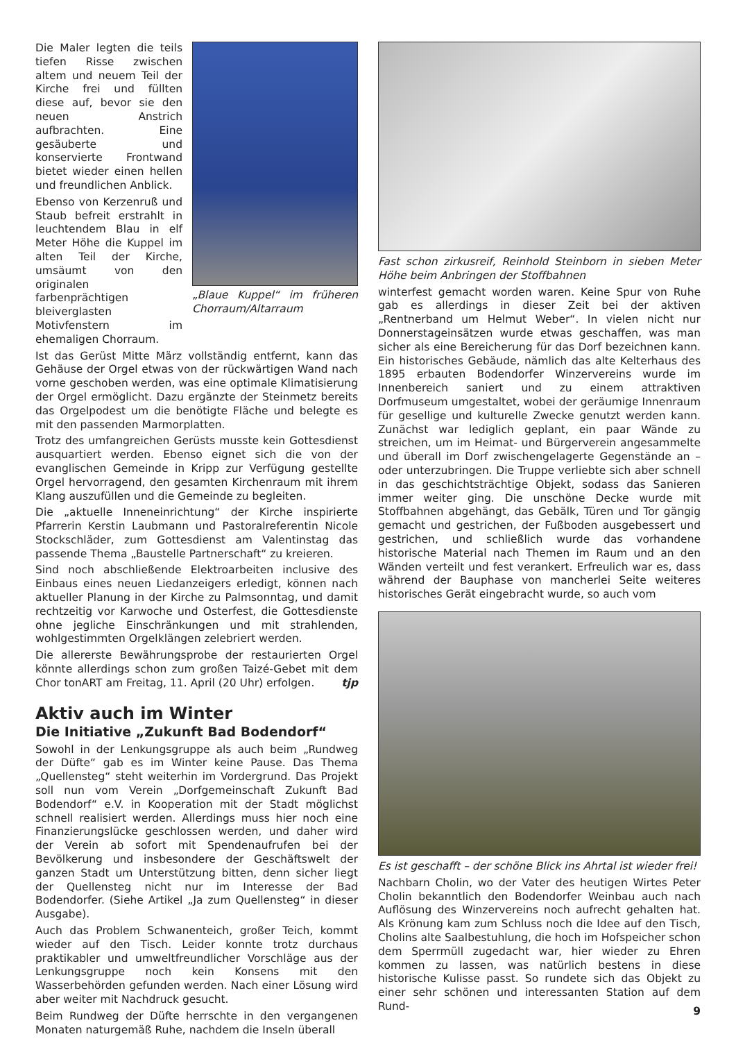Die Maler legten die teils tiefen Risse zwischen altem und neuem Teil der Kirche frei und füllten diese auf, bevor sie den neuen Anstrich aufbrachten. Eine gesäuberte und konservierte Frontwand bietet wieder einen hellen und freundlichen Anblick.
Ebenso von Kerzenruß und Staub befreit erstrahlt in leuchtendem Blau in elf Meter Höhe die Kuppel im alten Teil der Kirche, umsäumt von den originalen farbenprächtigen bleiverglasten Motivfenstern im ehemaligen Chorraum.
„Blaue Kuppel“ im früheren Chorraum/Altarraum
Ist das Gerüst Mitte März vollständig entfernt, kann das Gehäuse der Orgel etwas von der rückwärtigen Wand nach vorne geschoben werden, was eine optimale Klimatisierung der Orgel ermöglicht. Dazu ergänzte der Steinmetz bereits das Orgelpodest um die benötigte Fläche und belegte es mit den passenden Marmorplatten.
Trotz des umfangreichen Gerüsts musste kein Gottesdienst ausquartiert werden. Ebenso eignet sich die von der evanglischen Gemeinde in Kripp zur Verfügung gestellte Orgel hervorragend, den gesamten Kirchenraum mit ihrem Klang auszufüllen und die Gemeinde zu begleiten.
Die „aktuelle Inneneinrichtung“ der Kirche inspirierte Pfarrerin Kerstin Laubmann und Pastoralreferentin Nicole Stockschläder, zum Gottesdienst am Valentinstag das passende Thema „Baustelle Partnerschaft“ zu kreieren.
Sind noch abschließende Elektroarbeiten inclusive des Einbaus eines neuen Liedanzeigers erledigt, können nach aktueller Planung in der Kirche zu Palmsonntag, und damit rechtzeitig vor Karwoche und Osterfest, die Gottesdienste ohne jegliche Einschränkungen und mit strahlenden, wohlgestimmten Orgelklängen zelebriert werden.
Die allererste Bewährungsprobe der restaurierten Orgel könnte allerdings schon zum großen Taizé-Gebet mit dem Chor tonART am Freitag, 11. April (20 Uhr) erfolgen. tjp
Aktiv auch im Winter
Die Initiative „Zukunft Bad Bodendorf“
Sowohl in der Lenkungsgruppe als auch beim „Rundweg der Düfte“ gab es im Winter keine Pause. Das Thema „Quellensteg“ steht weiterhin im Vordergrund. Das Projekt soll nun vom Verein „Dorfgemeinschaft Zukunft Bad Bodendorf“ e.V. in Kooperation mit der Stadt möglichst schnell realisiert werden. Allerdings muss hier noch eine Finanzierungslücke geschlossen werden, und daher wird der Verein ab sofort mit Spendenaufrufen bei der Bevölkerung und insbesondere der Geschäftswelt der ganzen Stadt um Unterstützung bitten, denn sicher liegt der Quellensteg nicht nur im Interesse der Bad Bodendorfer. (Siehe Artikel „Ja zum Quellensteg“ in dieser Ausgabe).
Auch das Problem Schwanenteich, großer Teich, kommt wieder auf den Tisch. Leider konnte trotz durchaus praktikabler und umweltfreundlicher Vorschläge aus der Lenkungsgruppe noch kein Konsens mit den Wasserbehörden gefunden werden. Nach einer Lösung wird aber weiter mit Nachdruck gesucht.
Beim Rundweg der Düfte herrschte in den vergangenen Monaten naturgemäß Ruhe, nachdem die Inseln überall
Fast schon zirkusreif, Reinhold Steinborn in sieben Meter Höhe beim Anbringen der Stoffbahnen
winterfest gemacht worden waren. Keine Spur von Ruhe gab es allerdings in dieser Zeit bei der aktiven „Rentnerband um Helmut Weber“. In vielen nicht nur Donnerstageinsätzen wurde etwas geschaffen, was man sicher als eine Bereicherung für das Dorf bezeichnen kann. Ein historisches Gebäude, nämlich das alte Kelterhaus des 1895 erbauten Bodendorfer Winzervereins wurde im Innenbereich saniert und zu einem attraktiven Dorfmuseum umgestaltet, wobei der geräumige Innenraum für gesellige und kulturelle Zwecke genutzt werden kann. Zunächst war lediglich geplant, ein paar Wände zu streichen, um im Heimat- und Bürgerverein angesammelte und überall im Dorf zwischengelagerte Gegenstände an – oder unterzubringen. Die Truppe verliebte sich aber schnell in das geschichtsträchtige Objekt, sodass das Sanieren immer weiter ging. Die unschöne Decke wurde mit Stoffbahnen abgehängt, das Gebälk, Türen und Tor gängig gemacht und gestrichen, der Fußboden ausgebessert und gestrichen, und schließlich wurde das vorhandene historische Material nach Themen im Raum und an den Wänden verteilt und fest verankert. Erfreulich war es, dass während der Bauphase von mancherlei Seite weiteres historisches Gerät eingebracht wurde, so auch vom
Es ist geschafft – der schöne Blick ins Ahrtal ist wieder frei!
Nachbarn Cholin, wo der Vater des heutigen Wirtes Peter Cholin bekanntlich den Bodendorfer Weinbau auch nach Auflösung des Winzervereins noch aufrecht gehalten hat. Als Krönung kam zum Schluss noch die Idee auf den Tisch, Cholins alte Saalbestuhlung, die hoch im Hofspeicher schon dem Sperrmüll zugedacht war, hier wieder zu Ehren kommen zu lassen, was natürlich bestens in diese historische Kulisse passt. So rundete sich das Objekt zu einer sehr schönen und interessanten Station auf dem Rund-
9